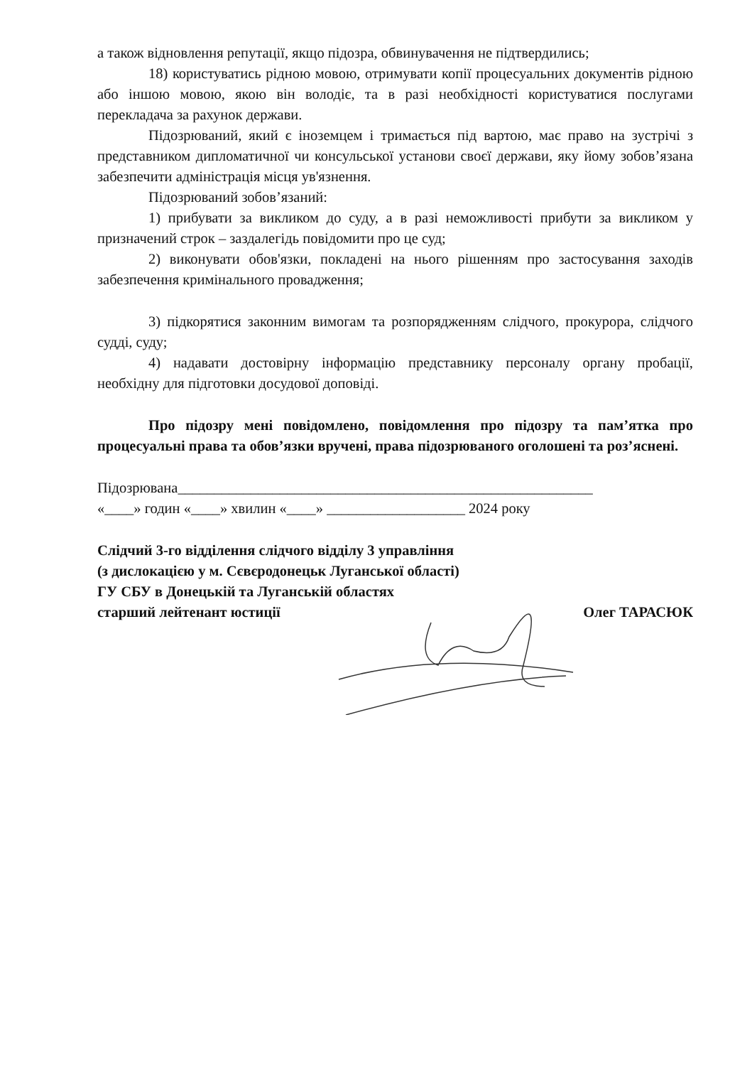а також відновлення репутації, якщо підозра, обвинувачення не підтвердились;
18) користуватись рідною мовою, отримувати копії процесуальних документів рідною або іншою мовою, якою він володіє, та в разі необхідності користуватися послугами перекладача за рахунок держави.
Підозрюваний, який є іноземцем і тримається під вартою, має право на зустрічі з представником дипломатичної чи консульської установи своєї держави, яку йому зобов’язана забезпечити адміністрація місця ув'язнення.
Підозрюваний зобов’язаний:
1) прибувати за викликом до суду, а в разі неможливості прибути за викликом у призначений строк – заздалегідь повідомити про це суд;
2) виконувати обов'язки, покладені на нього рішенням про застосування заходів забезпечення кримінального провадження;
3) підкорятися законним вимогам та розпорядженням слідчого, прокурора, слідчого судді, суду;
4) надавати достовірну інформацію представнику персоналу органу пробації, необхідну для підготовки досудової доповіді.
Про підозру мені повідомлено, повідомлення про підозру та пам’ятка про процесуальні права та обов’язки вручені, права підозрюваного оголошені та роз’яснені.
Підозрювана_________________________________________________________
«____» годин «____» хвилин «____» ___________________ 2024 року
Слідчий 3-го відділення слідчого відділу 3 управління
(з дислокацією у м. Сєвєродонецьк Луганської області)
ГУ СБУ в Донецькій та Луганській областях
старший лейтенант юстиції
Олег ТАРАСЮК